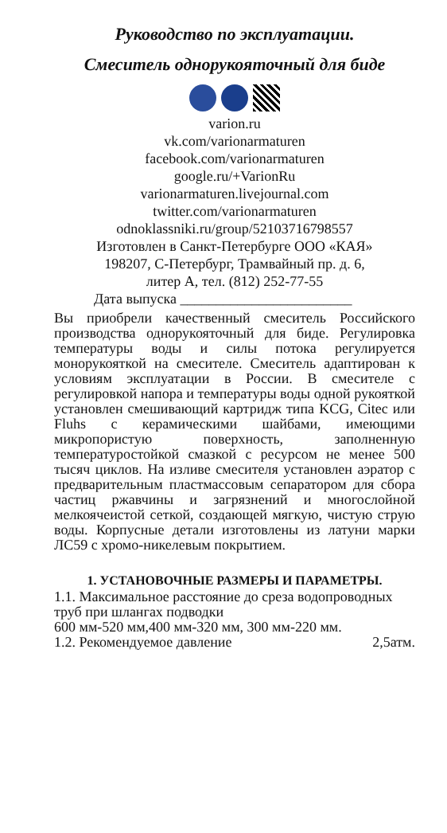Руководство по эксплуатации.
Смеситель однорукояточный для биде
varion.ru
vk.com/varionarmaturen
facebook.com/varionarmaturen
google.ru/+VarionRu
varionarmaturen.livejournal.com
twitter.com/varionarmaturen
odnoklassniki.ru/group/52103716798557
Изготовлен в Санкт-Петербурге ООО «КАЯ»
198207, С-Петербург, Трамвайный пр. д. 6,
литер А, тел. (812) 252-77-55
Дата выпуска ________________________
Вы приобрели качественный смеситель Российского производства однорукояточный для биде. Регулировка температуры воды и силы потока регулируется монорукояткой на смесителе. Смеситель адаптирован к условиям эксплуатации в России. В смесителе с регулировкой напора и температуры воды одной рукояткой установлен смешивающий картридж типа KCG, Citec или Fluhs с керамическими шайбами, имеющими микропористую поверхность, заполненную температуростойкой смазкой с ресурсом не менее 500 тысяч циклов. На изливе смесителя установлен аэратор с предварительным пластмассовым сепаратором для сбора частиц ржавчины и загрязнений и многослойной мелкоячеистой сеткой, создающей мягкую, чистую струю воды. Корпусные детали изготовлены из латуни марки ЛС59 с хромо-никелевым покрытием.
1. УСТАНОВОЧНЫЕ РАЗМЕРЫ И ПАРАМЕТРЫ.
1.1. Максимальное расстояние до среза водопроводных труб при шлангах подводки
600 мм-520 мм,400 мм-320 мм, 300 мм-220 мм.
1.2. Рекомендуемое давление 2,5атм.